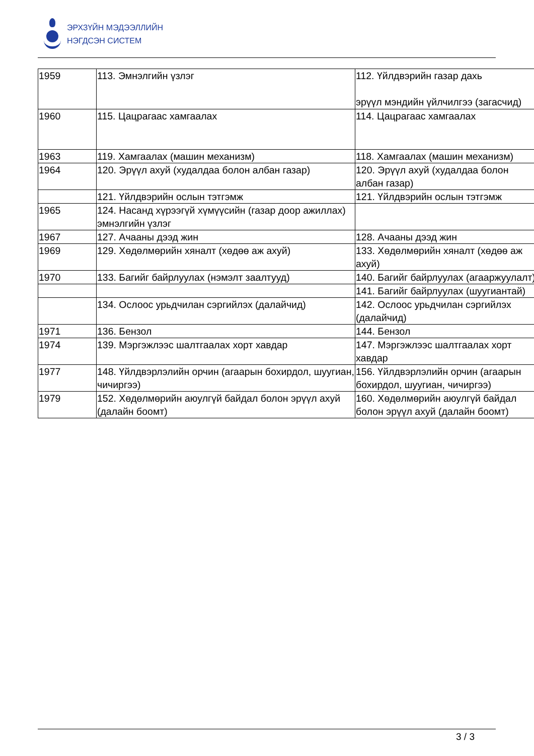ЭРХЗҮЙН МЭДЭЭЛЛИЙН
НЭГДСЭН СИСТЕМ
| 1959 | 113. Эмнэлгийн үзлэг | 112. Үйлдвэрийн газар дахь эрүүл мэндийн үйлчилгээ (загасчид) |
| 1960 | 115. Цацрагаас хамгаалах | 114. Цацрагаас хамгаалах |
| 1963 | 119. Хамгаалах (машин механизм) | 118. Хамгаалах (машин механизм) |
| 1964 | 120. Эрүүл ахуй (худалдаа болон албан газар) | 120. Эрүүл ахуй (худалдаа болон албан газар) |
| | 121. Үйлдвэрийн ослын тэтгэмж | 121. Үйлдвэрийн ослын тэтгэмж |
| 1965 | 124. Насанд хүрээгүй хүмүүсийн (газар доор ажиллах) эмнэлгийн үзлэг | |
| 1967 | 127. Ачааны дээд жин | 128. Ачааны дээд жин |
| 1969 | 129. Хөдөлмөрийн хяналт (хөдөө аж ахуй) | 133. Хөдөлмөрийн хяналт (хөдөө аж ахуй) |
| 1970 | 133. Багийг байрлуулах (нэмэлт заалтууд) | 140. Багийг байрлуулах (агааржуулалт) |
| | | 141. Багийг байрлуулах (шуугиантай) |
| | 134. Ослоос урьдчилан сэргийлэх (далайчид) | 142. Ослоос урьдчилан сэргийлэх (далайчид) |
| 1971 | 136. Бензол | 144. Бензол |
| 1974 | 139. Мэргэжлээс шалтгаалах хорт хавдар | 147. Мэргэжлээс шалтгаалах хорт хавдар |
| 1977 | 148. Үйлдвэрлэлийн орчин (агаарын бохирдол, шуугиан, чичиргээ) | 156. Үйлдвэрлэлийн орчин (агаарын бохирдол, шуугиан, чичиргээ) |
| 1979 | 152. Хөдөлмөрийн аюулгүй байдал болон эрүүл ахуй (далайн боомт) | 160. Хөдөлмөрийн аюулгүй байдал болон эрүүл ахуй (далайн боомт) |
3 / 3